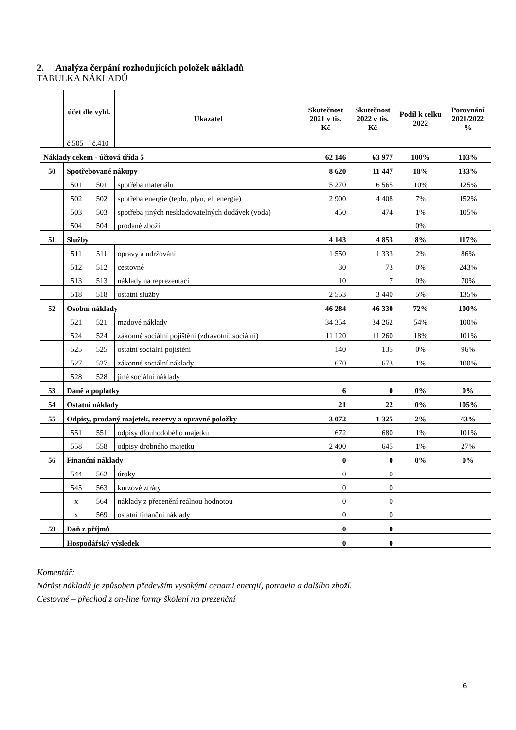2. Analýza čerpání rozhodujících položek nákladů
TABULKA NÁKLADŮ
| | účet dle vyhl. | | Ukazatel | Skutečnost 2021 v tis. Kč | Skutečnost 2022 v tis. Kč | Podíl k celku 2022 | Porovnání 2021/2022 % |
| --- | --- | --- | --- | --- | --- | --- | --- |
| | č.505 | č.410 | | | | | |
| Náklady cekem - účtová třída 5 | | | | 62 146 | 63 977 | 100% | 103% |
| 50 | Spotřebované nákupy | | | 8 620 | 11 447 | 18% | 133% |
| | 501 | 501 | spotřeba materiálu | 5 270 | 6 565 | 10% | 125% |
| | 502 | 502 | spotřeba energie (teplo, plyn, el. energie) | 2 900 | 4 408 | 7% | 152% |
| | 503 | 503 | spotřeba jiných neskladovatelných dodávek (voda) | 450 | 474 | 1% | 105% |
| | 504 | 504 | prodané zboží | | | 0% | |
| 51 | Služby | | | 4 143 | 4 853 | 8% | 117% |
| | 511 | 511 | opravy a udržování | 1 550 | 1 333 | 2% | 86% |
| | 512 | 512 | cestovné | 30 | 73 | 0% | 243% |
| | 513 | 513 | náklady na reprezentaci | 10 | 7 | 0% | 70% |
| | 518 | 518 | ostatní služby | 2 553 | 3 440 | 5% | 135% |
| 52 | Osobní náklady | | | 46 284 | 46 330 | 72% | 100% |
| | 521 | 521 | mzdové náklady | 34 354 | 34 262 | 54% | 100% |
| | 524 | 524 | zákonné sociální pojištění (zdravotní, sociální) | 11 120 | 11 260 | 18% | 101% |
| | 525 | 525 | ostatní sociální pojištění | 140 | 135 | 0% | 96% |
| | 527 | 527 | zákonné sociální náklady | 670 | 673 | 1% | 100% |
| | 528 | 528 | jiné sociální náklady | | | | |
| 53 | Daně a poplatky | | | 6 | 0 | 0% | 0% |
| 54 | Ostatní náklady | | | 21 | 22 | 0% | 105% |
| 55 | Odpisy, prodaný majetek, rezervy a opravné položky | | | 3 072 | 1 325 | 2% | 43% |
| | 551 | 551 | odpisy dlouhodobého majetku | 672 | 680 | 1% | 101% |
| | 558 | 558 | odpisy drobného majetku | 2 400 | 645 | 1% | 27% |
| 56 | Finanční náklady | | | 0 | 0 | 0% | 0% |
| | 544 | 562 | úroky | 0 | 0 | | |
| | 545 | 563 | kurzové ztráty | 0 | 0 | | |
| | x | 564 | náklady z přecenění reálnou hodnotou | 0 | 0 | | |
| | x | 569 | ostatní finanční náklady | 0 | 0 | | |
| 59 | Daň z příjmů | | | 0 | 0 | | |
| | Hospodářský výsledek | | | 0 | 0 | | |
Komentář:
Nárůst nákladů je způsoben především vysokými cenami energií, potravin a dalšího zboží.
Cestovné – přechod z on-line formy školení na prezenční
6